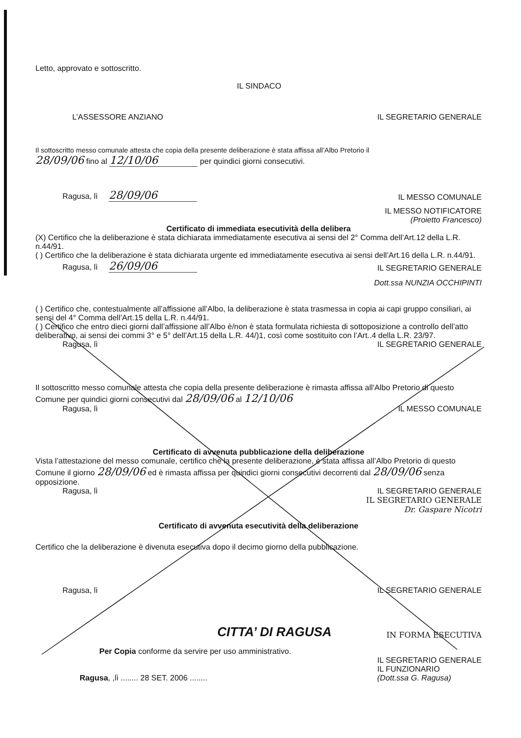Letto, approvato e sottoscritto.
IL SINDACO
L’ASSESSORE ANZIANO IL SEGRETARIO GENERALE
Il sottoscritto messo comunale attesta che copia della presente deliberazione è stata affissa all’Albo Pretorio il
28/09/06 fino al 12/10/06 per quindici giorni consecutivi.
Ragusa, lì 28/09/06 IL MESSO COMUNALE
IL MESSO NOTIFICATORE
(Proietto Francesco)
Certificato di immediata esecutività della delibera
(X) Certifico che la deliberazione è stata dichiarata immediatamente esecutiva ai sensi del 2° Comma dell’Art.12 della L.R. n.44/91.
( ) Certifico che la deliberazione è stata dichiarata urgente ed immediatamente esecutiva ai sensi dell’Art.16 della L.R. n.44/91.
Ragusa, lì 26/09/06 IL SEGRETARIO GENERALE
Dott.ssa NUNZIA OCCHIPINTI
( ) Certifico che, contestualmente all’affissione all’Albo, la deliberazione è stata trasmessa in copia ai capi gruppo consiliari, ai sensi del 4° Comma dell’Art.15 della L.R. n.44/91.
( ) Certifico che entro dieci giorni dall’affissione all’Albo è/non è stata formulata richiesta di sottoposizione a controllo dell’atto deliberativo, ai sensi dei commi 3° e 5° dell’Art.15 della L.R. 44/)1, così come sostituito con l’Art..4 della L.R. 23/97.
Ragusa, lì IL SEGRETARIO GENERALE
Il sottoscritto messo comunale attesta che copia della presente deliberazione è rimasta affissa all’Albo Pretorio di questo Comune per quindici giorni consecutivi dal 28/09/06 al 12/10/06
Ragusa, lì IL MESSO COMUNALE
Certificato di avvenuta pubblicazione della deliberazione
Vista l’attestazione del messo comunale, certifico che la presente deliberazione, è stata affissa all’Albo Pretorio di questo Comune il giorno 28/09/06 ed è rimasta affissa per quindici giorni consecutivi decorrenti dal 28/09/06 senza opposizione.
Ragusa, lì IL SEGRETARIO GENERALE
IL SEGRETARIO GENERALE
Dr. Gaspare Nicotri
Certificato di avvenuta esecutività della deliberazione
Certifico che la deliberazione è divenuta esecutiva dopo il decimo giorno della pubblicazione.
Ragusa, lì IL SEGRETARIO GENERALE
CITTA’ DI RAGUSA IN FORMA ESECUTIVA
Per Copia conforme da servire per uso amministrativo.
Ragusa, ,lì ........ 28 SET. 2006 ........ IL SEGRETARIO GENERALE
IL FUNZIONARIO
(Dott.ssa G. Ragusa)